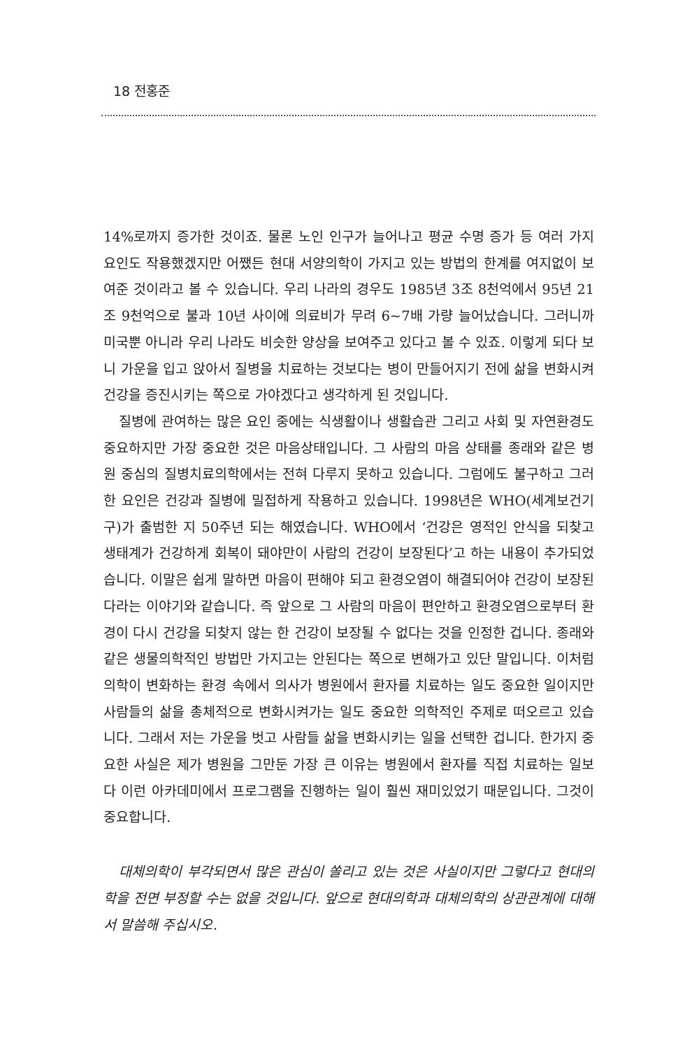18 전홍준
14%로까지 증가한 것이죠. 물론 노인 인구가 늘어나고 평균 수명 증가 등 여러 가지 요인도 작용했겠지만 어쨌든 현대 서양의학이 가지고 있는 방법의 한계를 여지없이 보여준 것이라고 볼 수 있습니다. 우리 나라의 경우도 1985년 3조 8천억에서 95년 21조 9천억으로 불과 10년 사이에 의료비가 무려 6~7배 가량 늘어났습니다. 그러니까 미국뿐 아니라 우리 나라도 비슷한 양상을 보여주고 있다고 볼 수 있죠. 이렇게 되다 보니 가운을 입고 앉아서 질병을 치료하는 것보다는 병이 만들어지기 전에 삶을 변화시켜 건강을 증진시키는 쪽으로 가야겠다고 생각하게 된 것입니다.
질병에 관여하는 많은 요인 중에는 식생활이나 생활습관 그리고 사회 및 자연환경도 중요하지만 가장 중요한 것은 마음상태입니다. 그 사람의 마음 상태를 종래와 같은 병원 중심의 질병치료의학에서는 전혀 다루지 못하고 있습니다. 그럼에도 불구하고 그러한 요인은 건강과 질병에 밀접하게 작용하고 있습니다. 1998년은 WHO(세계보건기구)가 출범한 지 50주년 되는 해였습니다. WHO에서 ‘건강은 영적인 안식을 되찾고 생태계가 건강하게 회복이 돼야만이 사람의 건강이 보장된다’고 하는 내용이 추가되었습니다. 이말은 쉽게 말하면 마음이 편해야 되고 환경오염이 해결되어야 건강이 보장된다라는 이야기와 같습니다. 즉 앞으로 그 사람의 마음이 편안하고 환경오염으로부터 환경이 다시 건강을 되찾지 않는 한 건강이 보장될 수 없다는 것을 인정한 겁니다. 종래와 같은 생물의학적인 방법만 가지고는 안된다는 쪽으로 변해가고 있단 말입니다. 이처럼 의학이 변화하는 환경 속에서 의사가 병원에서 환자를 치료하는 일도 중요한 일이지만 사람들의 삶을 총체적으로 변화시켜가는 일도 중요한 의학적인 주제로 떠오르고 있습니다. 그래서 저는 가운을 벗고 사람들 삶을 변화시키는 일을 선택한 겁니다. 한가지 중요한 사실은 제가 병원을 그만둔 가장 큰 이유는 병원에서 환자를 직접 치료하는 일보다 이런 아카데미에서 프로그램을 진행하는 일이 훨씬 재미있었기 때문입니다. 그것이 중요합니다.
대체의학이 부각되면서 많은 관심이 쏠리고 있는 것은 사실이지만 그렇다고 현대의학을 전면 부정할 수는 없을 것입니다. 앞으로 현대의학과 대체의학의 상관관계에 대해서 말씀해 주십시오.